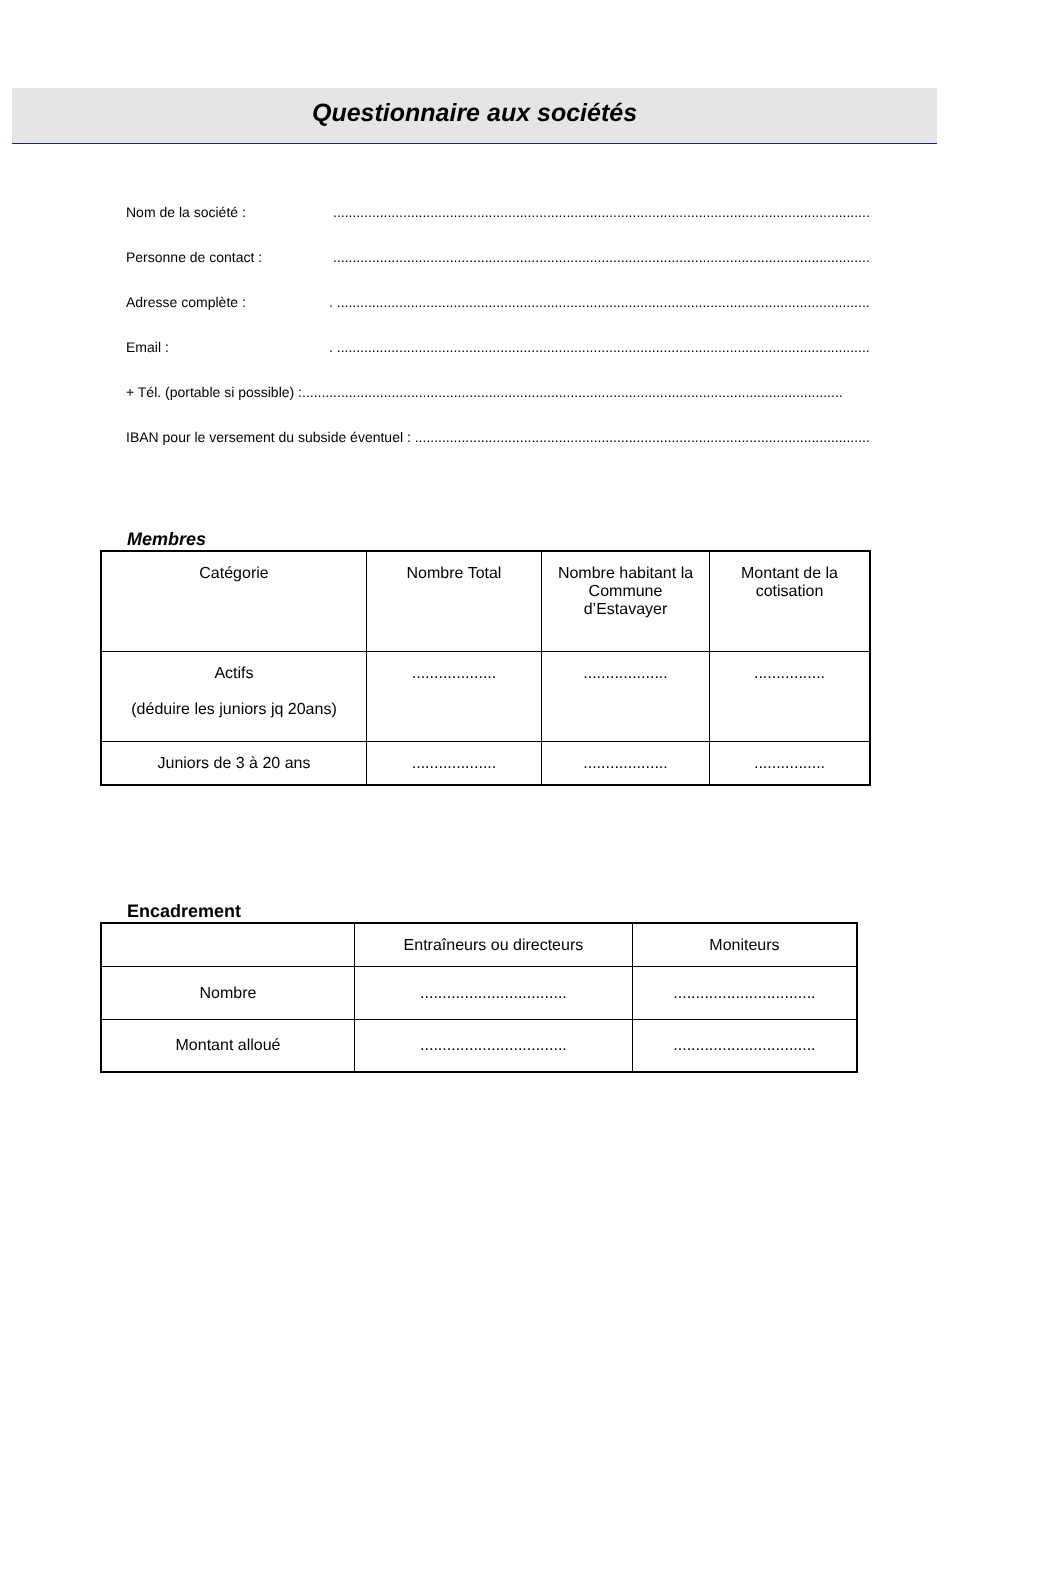Questionnaire aux sociétés
Nom de la société :...........................................................................................................................................
Personne de contact :...........................................................................................................................................
Adresse complète :. ...........................................................................................................................................
Email :. ...........................................................................................................................................
+ Tél. (portable si possible) :...........................................................................................................................................
IBAN pour le versement du subside éventuel : ...........................................................................................................................................
Membres
| Catégorie | Nombre Total | Nombre habitant la Commune d’Estavayer | Montant de la cotisation |
| --- | --- | --- | --- |
| Actifs (déduire les juniors jq 20ans) | ................... | ................... | ................ |
| Juniors de 3 à 20 ans | ................... | ................... | ................ |
Encadrement
| | Entraîneurs ou directeurs | Moniteurs |
| --- | --- | --- |
| Nombre | ................................. | ................................ |
| Montant alloué | ................................. | ................................ |